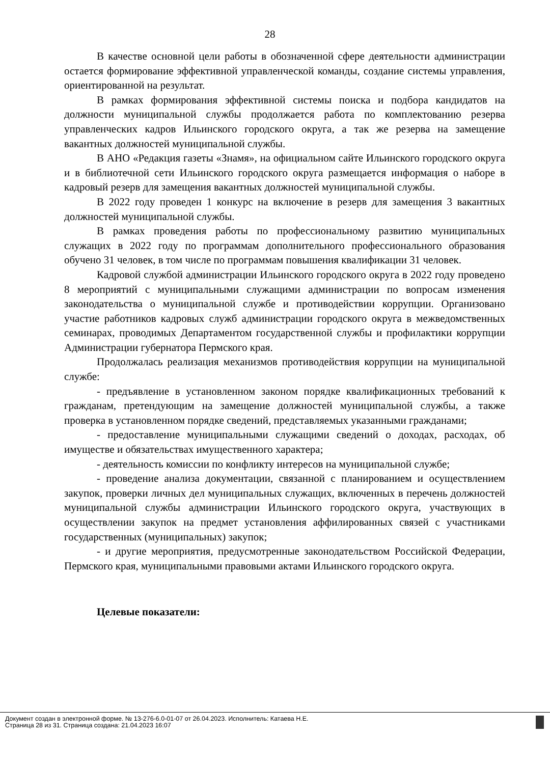28
В качестве основной цели работы в обозначенной сфере деятельности администрации остается формирование эффективной управленческой команды, создание системы управления, ориентированной на результат.
В рамках формирования эффективной системы поиска и подбора кандидатов на должности муниципальной службы продолжается работа по комплектованию резерва управленческих кадров Ильинского городского округа, а так же резерва на замещение вакантных должностей муниципальной службы.
В АНО «Редакция газеты «Знамя», на официальном сайте Ильинского городского округа и в библиотечной сети Ильинского городского округа размещается информация о наборе в кадровый резерв для замещения вакантных должностей муниципальной службы.
В 2022 году проведен 1 конкурс на включение в резерв для замещения 3 вакантных должностей муниципальной службы.
В рамках проведения работы по профессиональному развитию муниципальных служащих в 2022 году по программам дополнительного профессионального образования обучено 31 человек, в том числе по программам повышения квалификации 31 человек.
Кадровой службой администрации Ильинского городского округа в 2022 году проведено 8 мероприятий с муниципальными служащими администрации по вопросам изменения законодательства о муниципальной службе и противодействии коррупции. Организовано участие работников кадровых служб администрации городского округа в межведомственных семинарах, проводимых Департаментом государственной службы и профилактики коррупции Администрации губернатора Пермского края.
Продолжалась реализация механизмов противодействия коррупции на муниципальной службе:
- предъявление в установленном законом порядке квалификационных требований к гражданам, претендующим на замещение должностей муниципальной службы, а также проверка в установленном порядке сведений, представляемых указанными гражданами;
- предоставление муниципальными служащими сведений о доходах, расходах, об имуществе и обязательствах имущественного характера;
- деятельность комиссии по конфликту интересов на муниципальной службе;
- проведение анализа документации, связанной с планированием и осуществлением закупок, проверки личных дел муниципальных служащих, включенных в перечень должностей муниципальной службы администрации Ильинского городского округа, участвующих в осуществлении закупок на предмет установления аффилированных связей с участниками государственных (муниципальных) закупок;
- и другие мероприятия, предусмотренные законодательством Российской Федерации, Пермского края, муниципальными правовыми актами Ильинского городского округа.
Целевые показатели:
Документ создан в электронной форме. № 13-276-6.0-01-07 от 26.04.2023. Исполнитель: Катаева Н.Е.
Страница 28 из 31. Страница создана: 21.04.2023 16:07